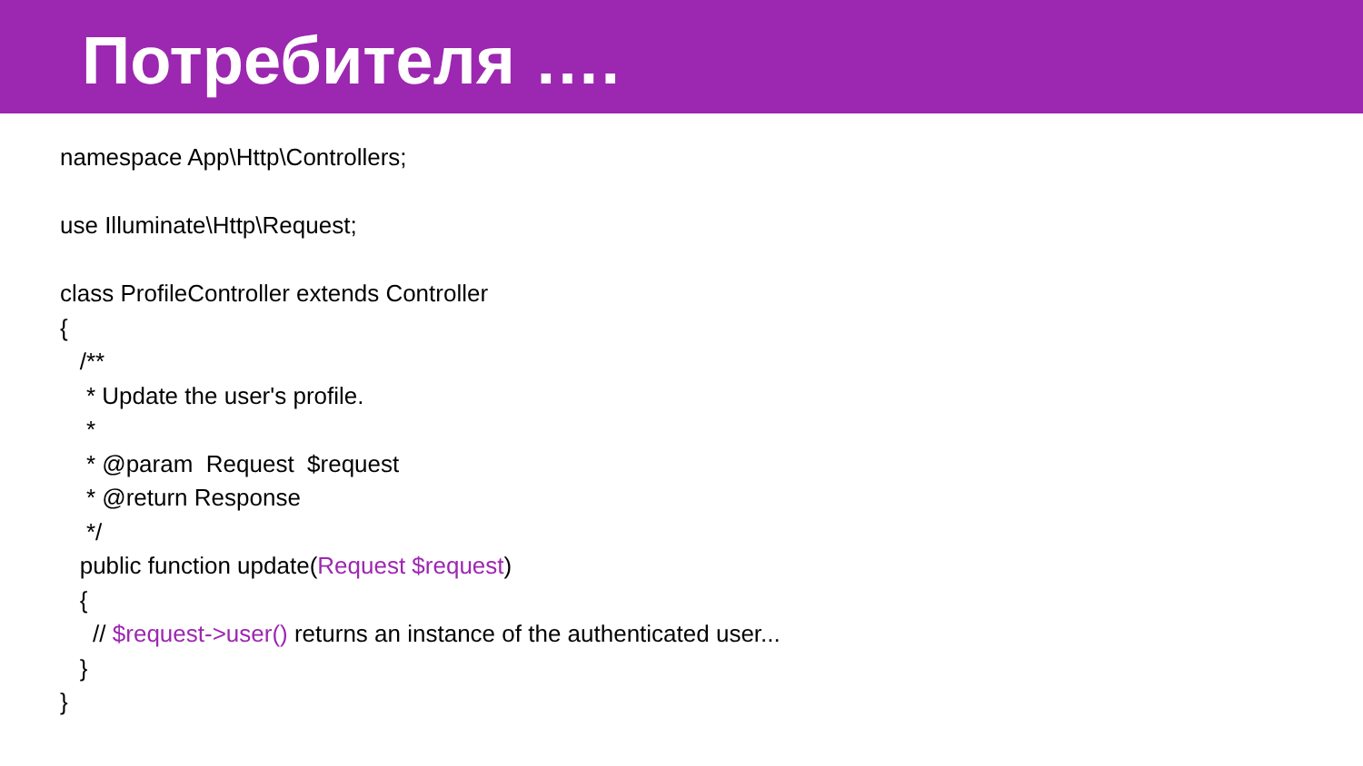Потребителя ….
namespace App\Http\Controllers;
use Illuminate\Http\Request;
class ProfileController extends Controller
{
/**
* Update the user's profile.
*
* @param Request $request
* @return Response
*/
public function update(Request $request)
{
// $request->user() returns an instance of the authenticated user...
}
}